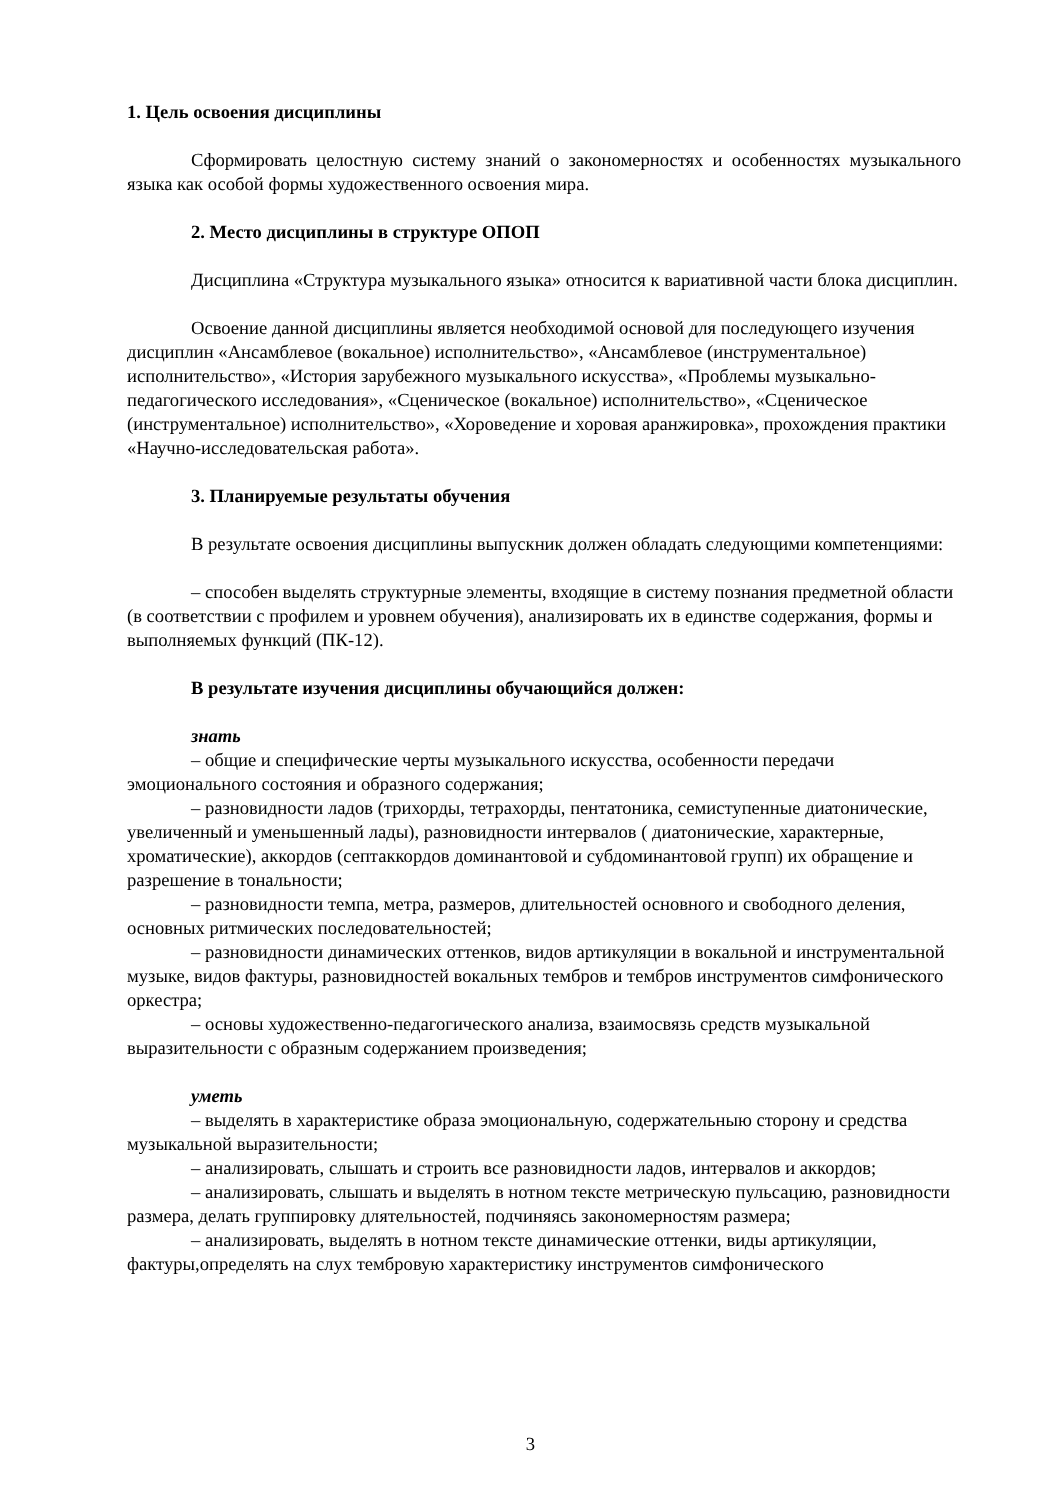1. Цель освоения дисциплины
Сформировать целостную систему знаний о закономерностях и особенностях музыкального языка как особой формы художественного освоения мира.
2. Место дисциплины в структуре ОПОП
Дисциплина «Структура музыкального языка» относится к вариативной части блока дисциплин.
Освоение данной дисциплины является необходимой основой для последующего изучения дисциплин «Ансамблевое (вокальное) исполнительство», «Ансамблевое (инструментальное) исполнительство», «История зарубежного музыкального искусства», «Проблемы музыкально-педагогического исследования», «Сценическое (вокальное) исполнительство», «Сценическое (инструментальное) исполнительство», «Хороведение и хоровая аранжировка», прохождения практики «Научно-исследовательская работа».
3. Планируемые результаты обучения
В результате освоения дисциплины выпускник должен обладать следующими компетенциями:
– способен выделять структурные элементы, входящие в систему познания предметной области (в соответствии с профилем и уровнем обучения), анализировать их в единстве содержания, формы и выполняемых функций (ПК-12).
В результате изучения дисциплины обучающийся должен:
знать
– общие и специфические черты музыкального искусства, особенности передачи эмоционального состояния и образного содержания;
– разновидности ладов (трихорды, тетрахорды, пентатоника, семиступенные диатонические, увеличенный и уменьшенный лады), разновидности интервалов ( диатонические, характерные, хроматические), аккордов (септаккордов доминантовой и субдоминантовой групп) их обращение и разрешение в тональности;
– разновидности темпа, метра, размеров, длительностей основного и свободного деления, основных ритмических последовательностей;
– разновидности динамических оттенков, видов артикуляции в вокальной и инструментальной музыке, видов фактуры, разновидностей вокальных тембров и тембров инструментов симфонического оркестра;
– основы художественно-педагогического анализа, взаимосвязь средств музыкальной выразительности с образным содержанием произведения;
уметь
– выделять в характеристике образа эмоциональную, содержательныю сторону и средства музыкальной выразительности;
– анализировать, слышать и строить все разновидности ладов, интервалов и аккордов;
– анализировать, слышать и выделять в нотном тексте метрическую пульсацию, разновидности размера, делать группировку длятельностей, подчиняясь закономерностям размера;
– анализировать, выделять в нотном тексте динамические оттенки, виды артикуляции, фактуры,определять на слух тембровую характеристику инструментов симфонического
3